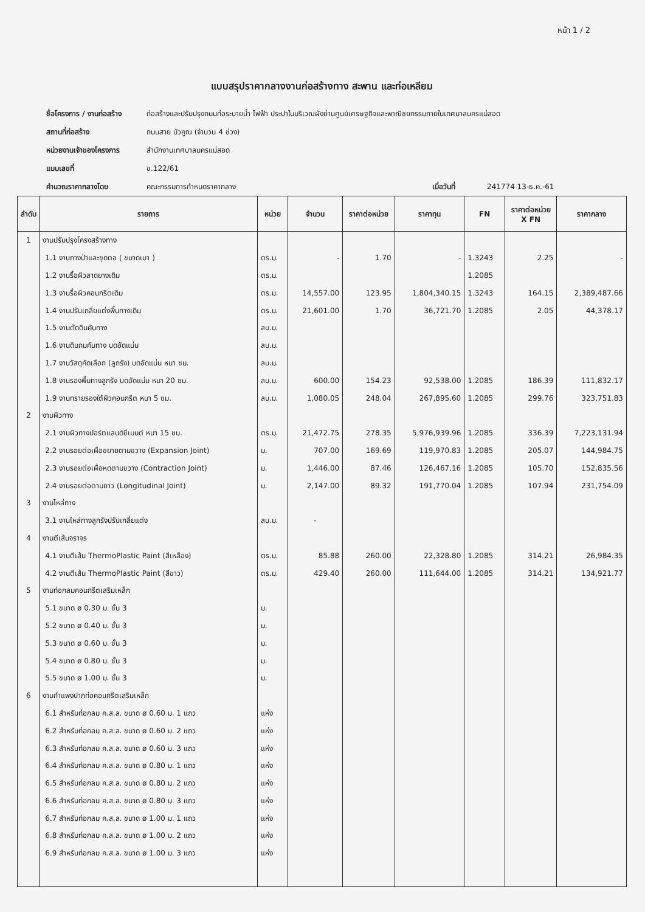หน้า 1 / 2
แบบสรุปราคากลางงานก่อสร้างทาง สะพาน และท่อเหลียม
ชื่อโครงการ / งานก่อสร้าง ก่อสร้างและปรับปรุงถนนท่อระบายน้ำ ไฟฟ้า ประปาในบริเวณผังย่านศูนย์เศรษฐกิจและพาณิชยกรรมภายในเทศบาลนครแม่สอด
สถานที่ก่อสร้าง ถนนสาย บัวคูณ (จำนวน 4 ช่วง)
หน่วยงานเจ้าของโครงการ สำนักงานเทศบาลนครแม่สอด
แบบเลขที่ ข.122/61
คำนวณราคากลางโดย คณะกรรมการกำหนดราคากลาง เมื่อวันที่ 241774 13-ธ.ค.-61
| ลำดับ | รายการ | หน่วย | จำนวน | ราคาต่อหน่วย | ราคาทุน | FN | ราคาต่อหน่วย X FN | ราคากลาง |
| --- | --- | --- | --- | --- | --- | --- | --- | --- |
| 1 | งานปรับปรุงโครงสร้างทาง | | | | | | | |
| | 1.1 งานถางป่าและขุดตอ ( ขนาดเบา ) | ตร.ม. | - | 1.70 | - | 1.3243 | 2.25 | - |
| | 1.2 งานรื้อผิวลาดยางเดิม | ตร.ม. | | | | 1.2085 | | |
| | 1.3 งานรื้อผิวคอนกรีตเดิม | ตร.ม. | 14,557.00 | 123.95 | 1,804,340.15 | 1.3243 | 164.15 | 2,389,487.66 |
| | 1.4 งานปรับเกลี่ยแต่งพื้นทางเดิม | ตร.ม. | 21,601.00 | 1.70 | 36,721.70 | 1.2085 | 2.05 | 44,378.17 |
| | 1.5 งานตัดดินคันทาง | ลบ.ม. | | | | | | |
| | 1.6 งานดินถมคันทาง บดอัดแน่น | ลบ.ม. | | | | | | |
| | 1.7 งานวัสดุคัดเลือก (ลูกรัง) บดอัดแน่น หนา ซม. | ลบ.ม. | | | | | | |
| | 1.8 งานรองพื้นทางลูกรัง บดอัดแน่น หนา 20 ซม. | ลบ.ม. | 600.00 | 154.23 | 92,538.00 | 1.2085 | 186.39 | 111,832.17 |
| | 1.9 งานทรายรองใต้ผิวคอนกรีต หนา 5 ซม. | ลบ.ม. | 1,080.05 | 248.04 | 267,895.60 | 1.2085 | 299.76 | 323,751.83 |
| 2 | งานผิวทาง | | | | | | | |
| | 2.1 งานผิวทางปอร์ตแลนด์ซีเมนต์ หนา 15 ซม. | ตร.ม. | 21,472.75 | 278.35 | 5,976,939.96 | 1.2085 | 336.39 | 7,223,131.94 |
| | 2.2 งานรอยต่อเผื่อขยายตามขวาง (Expansion Joint) | ม. | 707.00 | 169.69 | 119,970.83 | 1.2085 | 205.07 | 144,984.75 |
| | 2.3 งานรอยต่อเผื่อหดตามขวาง (Contraction Joint) | ม. | 1,446.00 | 87.46 | 126,467.16 | 1.2085 | 105.70 | 152,835.56 |
| | 2.4 งานรอยต่อตามยาว (Longitudinal Joint) | ม. | 2,147.00 | 89.32 | 191,770.04 | 1.2085 | 107.94 | 231,754.09 |
| 3 | งานไหล่ทาง | | | | | | | |
| | 3.1 งานไหล่ทางลูกรังปรับเกลี่ยแต่ง | ลบ.ม. | - | | | | | |
| 4 | งานตีเส้นจราจร | | | | | | | |
| | 4.1 งานตีเส้น ThermoPlastic Paint (สีเหลือง) | ตร.ม. | 85.88 | 260.00 | 22,328.80 | 1.2085 | 314.21 | 26,984.35 |
| | 4.2 งานตีเส้น ThermoPlastic Paint (สีขาว) | ตร.ม. | 429.40 | 260.00 | 111,644.00 | 1.2085 | 314.21 | 134,921.77 |
| 5 | งานท่อกลมคอนกรีตเสริมเหล็ก | | | | | | | |
| | 5.1 ขนาด ø 0.30 ม. ชั้น 3 | ม. | | | | | | |
| | 5.2 ขนาด ø 0.40 ม. ชั้น 3 | ม. | | | | | | |
| | 5.3 ขนาด ø 0.60 ม. ชั้น 3 | ม. | | | | | | |
| | 5.4 ขนาด ø 0.80 ม. ชั้น 3 | ม. | | | | | | |
| | 5.5 ขนาด ø 1.00 ม. ชั้น 3 | ม. | | | | | | |
| 6 | งานกำแพงปากท่อคอนกรีตเสริมเหล็ก | | | | | | | |
| | 6.1 สำหรับท่อกลม ค.ส.ล. ขนาด ø 0.60 ม. 1 แถว | แห่ง | | | | | | |
| | 6.2 สำหรับท่อกลม ค.ส.ล. ขนาด ø 0.60 ม. 2 แถว | แห่ง | | | | | | |
| | 6.3 สำหรับท่อกลม ค.ส.ล. ขนาด ø 0.60 ม. 3 แถว | แห่ง | | | | | | |
| | 6.4 สำหรับท่อกลม ค.ส.ล. ขนาด ø 0.80 ม. 1 แถว | แห่ง | | | | | | |
| | 6.5 สำหรับท่อกลม ค.ส.ล. ขนาด ø 0.80 ม. 2 แถว | แห่ง | | | | | | |
| | 6.6 สำหรับท่อกลม ค.ส.ล. ขนาด ø 0.80 ม. 3 แถว | แห่ง | | | | | | |
| | 6.7 สำหรับท่อกลม ค.ส.ล. ขนาด ø 1.00 ม. 1 แถว | แห่ง | | | | | | |
| | 6.8 สำหรับท่อกลม ค.ส.ล. ขนาด ø 1.00 ม. 2 แถว | แห่ง | | | | | | |
| | 6.9 สำหรับท่อกลม ค.ส.ล. ขนาด ø 1.00 ม. 3 แถว | แห่ง | | | | | | |